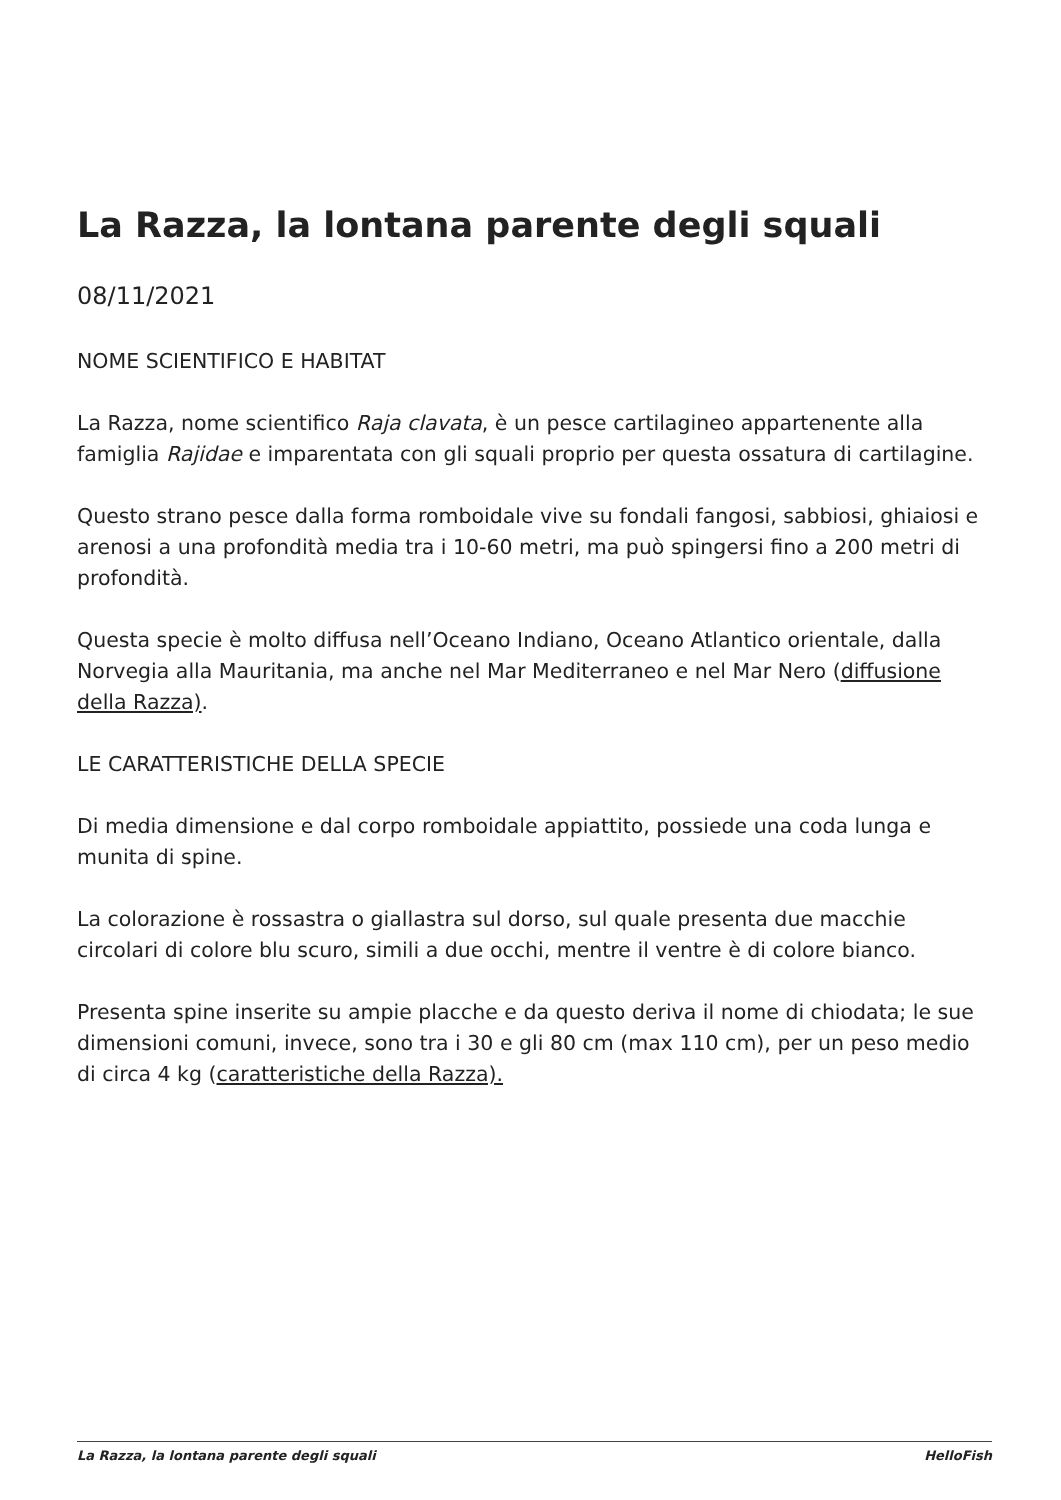La Razza, la lontana parente degli squali
08/11/2021
NOME SCIENTIFICO E HABITAT
La Razza, nome scientifico Raja clavata, è un pesce cartilagineo appartenente alla famiglia Rajidae e imparentata con gli squali proprio per questa ossatura di cartilagine.
Questo strano pesce dalla forma romboidale vive su fondali fangosi, sabbiosi, ghiaiosi e arenosi a una profondità media tra i 10-60 metri, ma può spingersi fino a 200 metri di profondità.
Questa specie è molto diffusa nell’Oceano Indiano, Oceano Atlantico orientale, dalla Norvegia alla Mauritania, ma anche nel Mar Mediterraneo e nel Mar Nero (diffusione della Razza).
LE CARATTERISTICHE DELLA SPECIE
Di media dimensione e dal corpo romboidale appiattito, possiede una coda lunga e munita di spine.
La colorazione è rossastra o giallastra sul dorso, sul quale presenta due macchie circolari di colore blu scuro, simili a due occhi, mentre il ventre è di colore bianco.
Presenta spine inserite su ampie placche e da questo deriva il nome di chiodata; le sue dimensioni comuni, invece, sono tra i 30 e gli 80 cm (max 110 cm), per un peso medio di circa 4 kg (caratteristiche della Razza).
La Razza, la lontana parente degli squali HelloFish